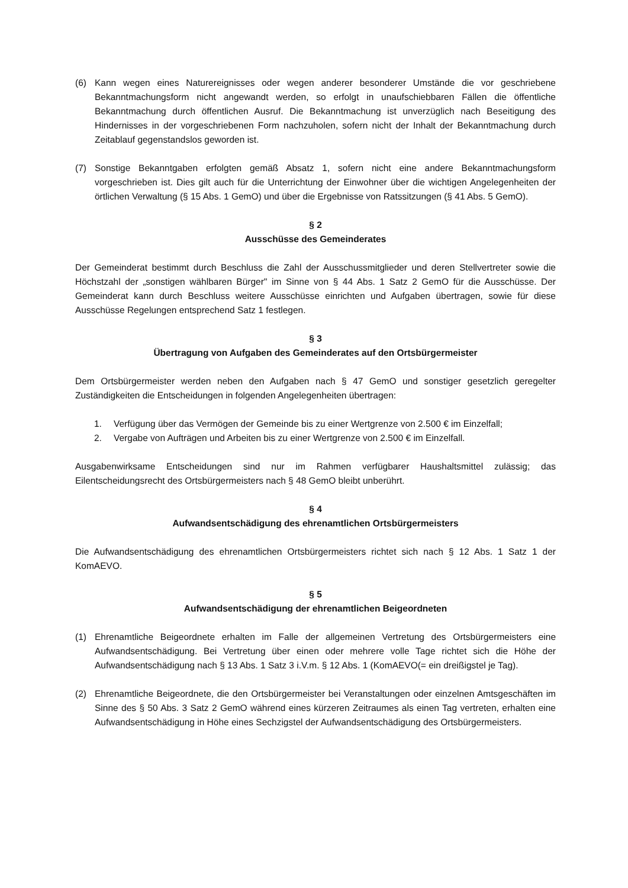(6) Kann wegen eines Naturereignisses oder wegen anderer besonderer Umstände die vor geschriebene Bekanntmachungsform nicht angewandt werden, so erfolgt in unaufschiebbaren Fällen die öffentliche Bekanntmachung durch öffentlichen Ausruf. Die Bekanntmachung ist unverzüglich nach Beseitigung des Hindernisses in der vorgeschriebenen Form nachzuholen, sofern nicht der Inhalt der Bekanntmachung durch Zeitablauf gegenstandslos geworden ist.
(7) Sonstige Bekanntgaben erfolgten gemäß Absatz 1, sofern nicht eine andere Bekanntmachungsform vorgeschrieben ist. Dies gilt auch für die Unterrichtung der Einwohner über die wichtigen Angelegenheiten der örtlichen Verwaltung (§ 15 Abs. 1 GemO) und über die Ergebnisse von Ratssitzungen (§ 41 Abs. 5 GemO).
§ 2
Ausschüsse des Gemeinderates
Der Gemeinderat bestimmt durch Beschluss die Zahl der Ausschussmitglieder und deren Stellvertreter sowie die Höchstzahl der „sonstigen wählbaren Bürger" im Sinne von § 44 Abs. 1 Satz 2 GemO für die Ausschüsse. Der Gemeinderat kann durch Beschluss weitere Ausschüsse einrichten und Aufgaben übertragen, sowie für diese Ausschüsse Regelungen entsprechend Satz 1 festlegen.
§ 3
Übertragung von Aufgaben des Gemeinderates auf den Ortsbürgermeister
Dem Ortsbürgermeister werden neben den Aufgaben nach § 47 GemO und sonstiger gesetzlich geregelter Zuständigkeiten die Entscheidungen in folgenden Angelegenheiten übertragen:
1. Verfügung über das Vermögen der Gemeinde bis zu einer Wertgrenze von 2.500 € im Einzelfall;
2. Vergabe von Aufträgen und Arbeiten bis zu einer Wertgrenze von 2.500 € im Einzelfall.
Ausgabenwirksame Entscheidungen sind nur im Rahmen verfügbarer Haushaltsmittel zulässig; das Eilentscheidungsrecht des Ortsbürgermeisters nach § 48 GemO bleibt unberührt.
§ 4
Aufwandsentschädigung des ehrenamtlichen Ortsbürgermeisters
Die Aufwandsentschädigung des ehrenamtlichen Ortsbürgermeisters richtet sich nach § 12 Abs. 1 Satz 1 der KomAEVO.
§ 5
Aufwandsentschädigung der ehrenamtlichen Beigeordneten
(1) Ehrenamtliche Beigeordnete erhalten im Falle der allgemeinen Vertretung des Ortsbürgermeisters eine Aufwandsentschädigung. Bei Vertretung über einen oder mehrere volle Tage richtet sich die Höhe der Aufwandsentschädigung nach § 13 Abs. 1 Satz 3 i.V.m. § 12 Abs. 1 (KomAEVO(= ein dreißigstel je Tag).
(2) Ehrenamtliche Beigeordnete, die den Ortsbürgermeister bei Veranstaltungen oder einzelnen Amtsgeschäften im Sinne des § 50 Abs. 3 Satz 2 GemO während eines kürzeren Zeitraumes als einen Tag vertreten, erhalten eine Aufwandsentschädigung in Höhe eines Sechzigstel der Aufwandsentschädigung des Ortsbürgermeisters.